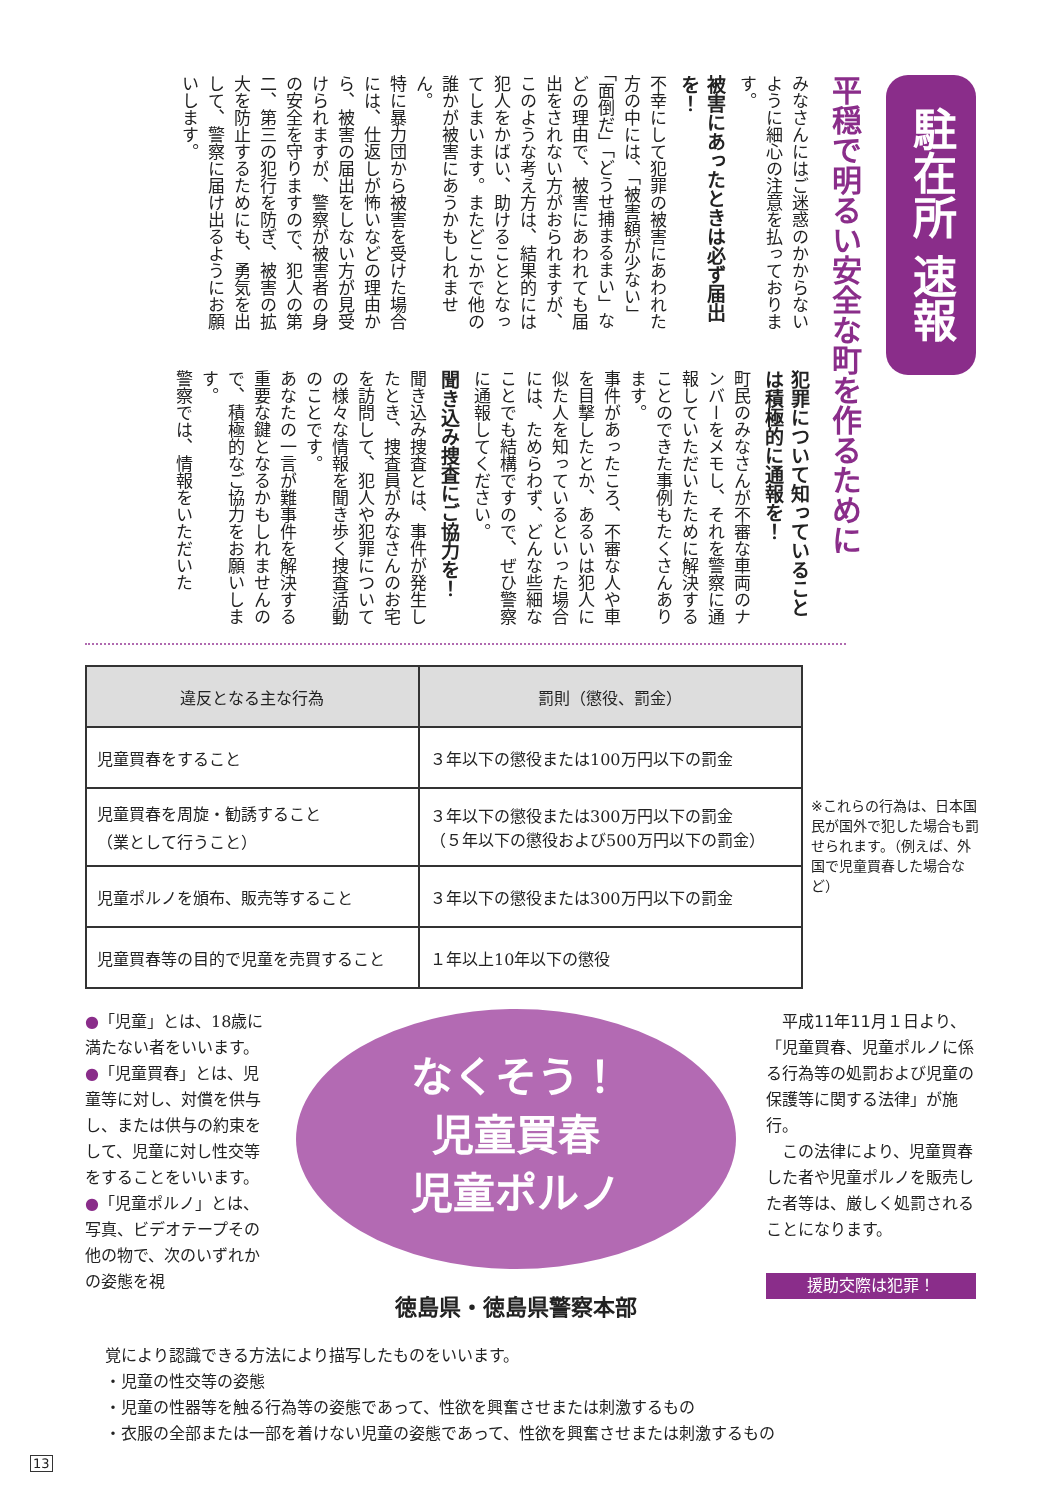駐在所 速報
平穏で明るい安全な町を作るために
みなさんにはご迷惑のかからないように細心の注意を払っております。
被害にあったときは必ず届出を！
不幸にして犯罪の被害にあわれた方の中には、「被害額が少ない」「面倒だ」「どうせ捕まるまい」などの理由で、被害にあわれても届出をされない方がおられますが、このような考え方は、結果的には犯人をかばい、助けることとなってしまいます。またどこかで他の誰かが被害にあうかもしれません。
特に暴力団から被害を受けた場合には、仕返しが怖いなどの理由から、被害の届出をしない方が見受けられますが、警察が被害者の身の安全を守りますので、犯人の第二、第三の犯行を防ぎ、被害の拡大を防止するためにも、勇気を出して、警察に届け出るようにお願いします。
犯罪について知っていることは積極的に通報を！
町民のみなさんが不審な車両のナンバーをメモし、それを警察に通報していただいたために解決することのできた事例もたくさんあります。
事件があったころ、不審な人や車を目撃したとか、あるいは犯人に似た人を知っているといった場合には、ためらわず、どんな些細なことでも結構ですので、ぜひ警察に通報してください。
聞き込み捜査にご協力を！
聞き込み捜査とは、事件が発生したとき、捜査員がみなさんのお宅を訪問して、犯人や犯罪についての様々な情報を聞き歩く捜査活動のことです。
あなたの一言が難事件を解決する重要な鍵となるかもしれませんので、積極的なご協力をお願いします。
警察では、情報をいただいた
| 違反となる主な行為 | 罰則（懲役、罰金） |
| --- | --- |
| 児童買春をすること | ３年以下の懲役または100万円以下の罰金 |
| 児童買春を周旋・勧誘すること （業として行うこと） | ３年以下の懲役または300万円以下の罰金 （５年以下の懲役および500万円以下の罰金） |
| 児童ポルノを頒布、販売等すること | ３年以下の懲役または300万円以下の罰金 |
| 児童買春等の目的で児童を売買すること | １年以上10年以下の懲役 |
※これらの行為は、日本国民が国外で犯した場合も罰せられます。（例えば、外国で児童買春した場合など）
●「児童」とは、18歳に満たない者をいいます。
●「児童買春」とは、児童等に対し、対償を供与し、または供与の約束をして、児童に対し性交等をすることをいいます。
●「児童ポルノ」とは、写真、ビデオテープその他の物で、次のいずれかの姿態を視
なくそう！
児童買春
児童ポルノ
徳島県・徳島県警察本部
　平成11年11月１日より、「児童買春、児童ポルノに係る行為等の処罰および児童の保護等に関する法律」が施行。
　この法律により、児童買春した者や児童ポルノを販売した者等は、厳しく処罰されることになります。
援助交際は犯罪！
覚により認識できる方法により描写したものをいいます。
・児童の性交等の姿態
・児童の性器等を触る行為等の姿態であって、性欲を興奮させまたは刺激するもの
・衣服の全部または一部を着けない児童の姿態であって、性欲を興奮させまたは刺激するもの
13